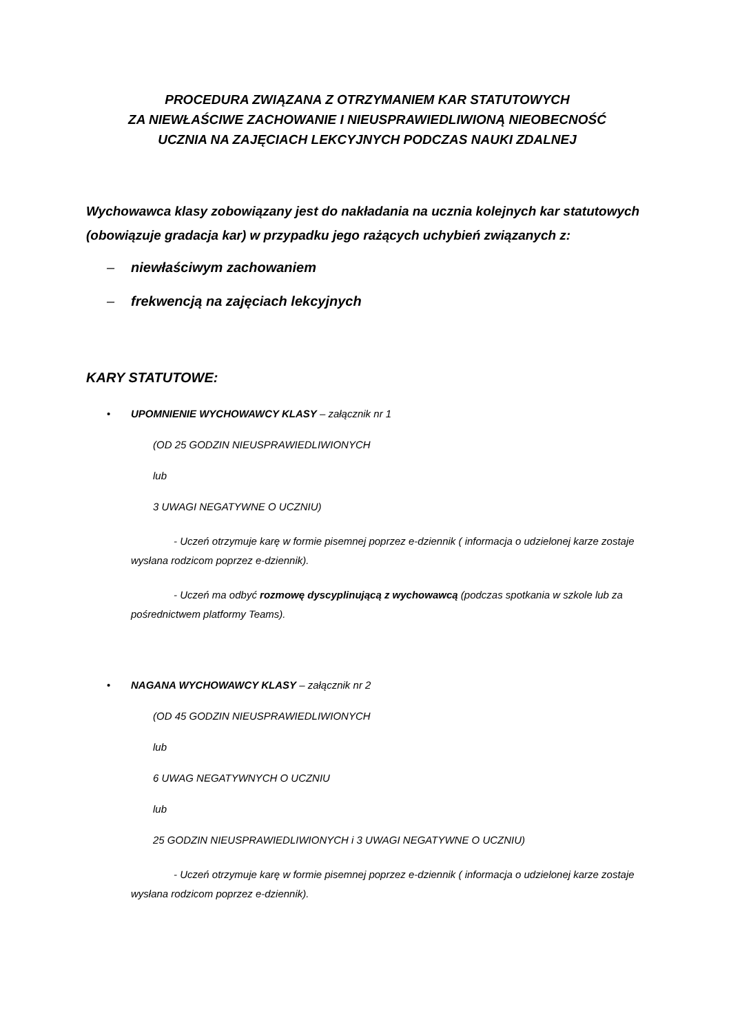PROCEDURA ZWIĄZANA Z OTRZYMANIEM KAR STATUTOWYCH
ZA NIEWŁAŚCIWE ZACHOWANIE I NIEUSPRAWIEDLIWIONĄ NIEOBECNOŚĆ
UCZNIA NA ZAJĘCIACH LEKCYJNYCH PODCZAS NAUKI ZDALNEJ
Wychowawca klasy zobowiązany jest do nakładania na ucznia kolejnych kar statutowych (obowiązuje gradacja kar) w przypadku jego rażących uchybień związanych z:
– niewłaściwym zachowaniem
– frekwencją na zajęciach lekcyjnych
KARY STATUTOWE:
• UPOMNIENIE WYCHOWAWCY KLASY – załącznik nr 1
(OD 25 GODZIN NIEUSPRAWIEDLIWIONYCH
lub
3 UWAGI NEGATYWNE O UCZNIU)
- Uczeń otrzymuje karę w formie pisemnej poprzez e-dziennik ( informacja o udzielonej karze zostaje wysłana rodzicom poprzez e-dziennik).
- Uczeń ma odbyć rozmowę dyscyplinującą z wychowawcą (podczas spotkania w szkole lub za pośrednictwem platformy Teams).
• NAGANA WYCHOWAWCY KLASY – załącznik nr 2
(OD 45 GODZIN NIEUSPRAWIEDLIWIONYCH
lub
6 UWAG NEGATYWNYCH O UCZNIU
lub
25 GODZIN NIEUSPRAWIEDLIWIONYCH i 3 UWAGI NEGATYWNE O UCZNIU)
- Uczeń otrzymuje karę w formie pisemnej poprzez e-dziennik ( informacja o udzielonej karze zostaje wysłana rodzicom poprzez e-dziennik).